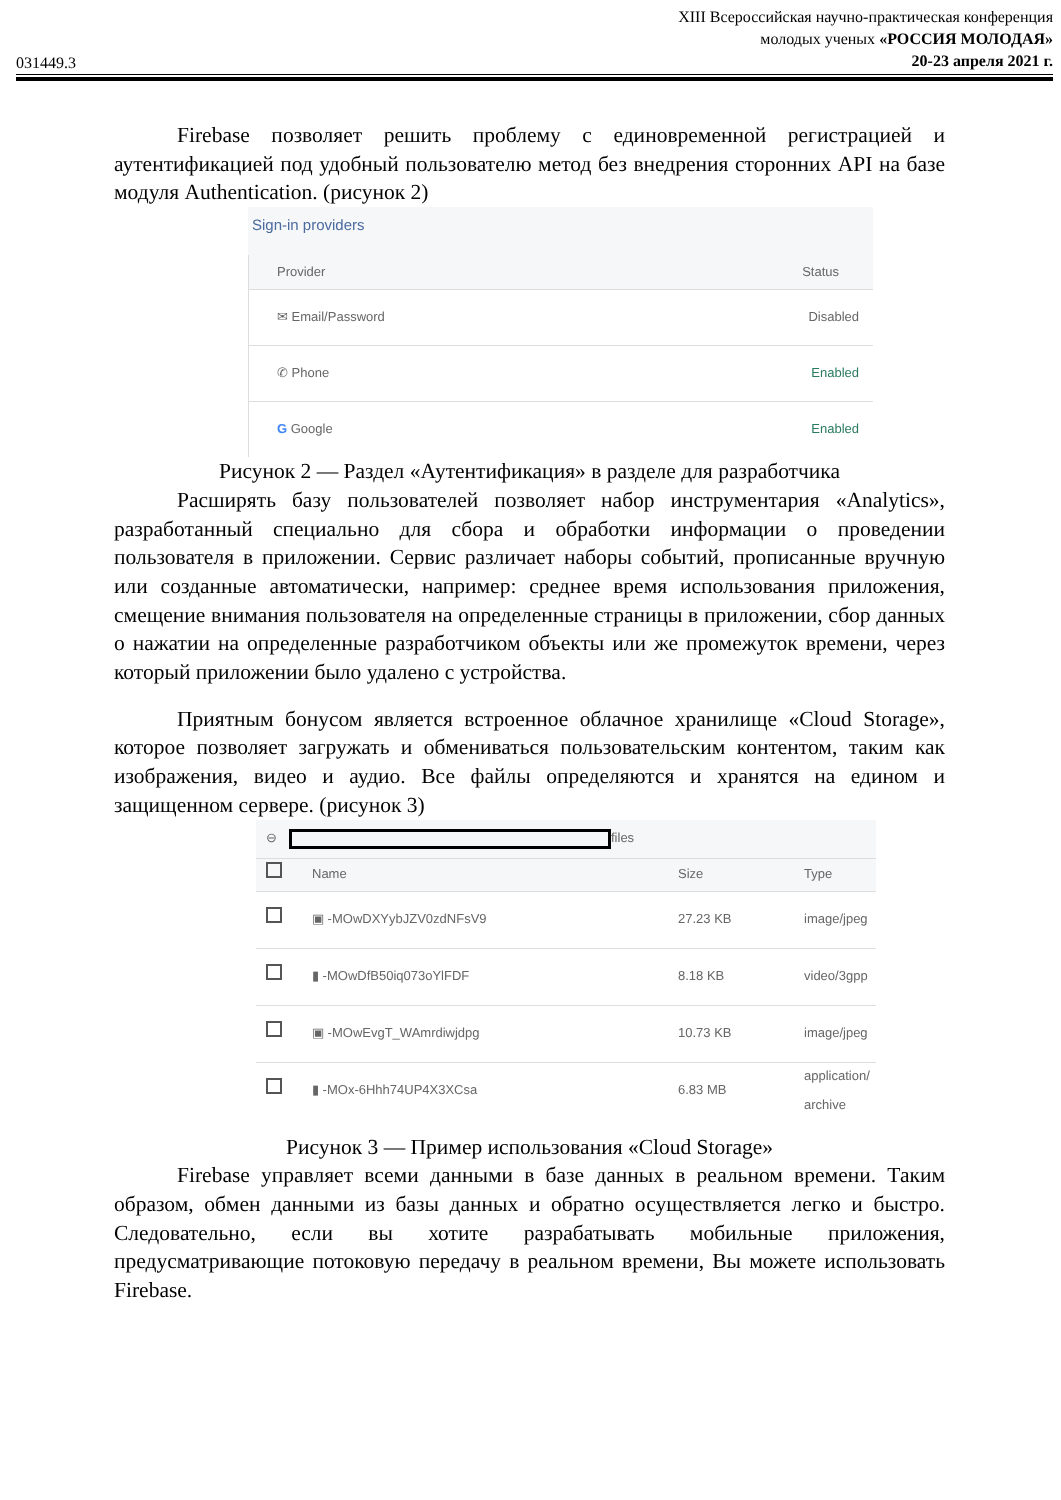031449.3
XIII Всероссийская научно-практическая конференция
молодых ученых «РОССИЯ МОЛОДАЯ»
20-23 апреля 2021 г.
Firebase позволяет решить проблему с единовременной регистрацией и аутентификацией под удобный пользователю метод без внедрения сторонних API на базе модуля Authentication. (рисунок 2)
Sign-in providers
Provider Status
✉ Email/Password Disabled
✆ Phone Enabled
G Google Enabled
Рисунок 2 — Раздел «Аутентификация» в разделе для разработчика
Расширять базу пользователей позволяет набор инструментария «Analytics», разработанный специально для сбора и обработки информации о проведении пользователя в приложении. Сервис различает наборы событий, прописанные вручную или созданные автоматически, например: среднее время использования приложения, смещение внимания пользователя на определенные страницы в приложении, сбор данных о нажатии на определенные разработчиком объекты или же промежуток времени, через который приложении было удалено с устройства.
Приятным бонусом является встроенное облачное хранилище «Cloud Storage», которое позволяет загружать и обмениваться пользовательским контентом, таким как изображения, видео и аудио. Все файлы определяются и хранятся на едином и защищенном сервере. (рисунок 3)
⊖ files
Name Size Type
▣ -MOwDXYybJZV0zdNFsV9 27.23 KB image/jpeg
▮ -MOwDfB50iq073oYlFDF 8.18 KB video/3gpp
▣ -MOwEvgT_WAmrdiwjdpg 10.73 KB image/jpeg
▮ -MOx-6Hhh74UP4X3XCsa 6.83 MB application/ archive
Рисунок 3 — Пример использования «Cloud Storage»
Firebase управляет всеми данными в базе данных в реальном времени. Таким образом, обмен данными из базы данных и обратно осуществляется легко и быстро. Следовательно, если вы хотите разрабатывать мобильные приложения, предусматривающие потоковую передачу в реальном времени, Вы можете использовать Firebase.